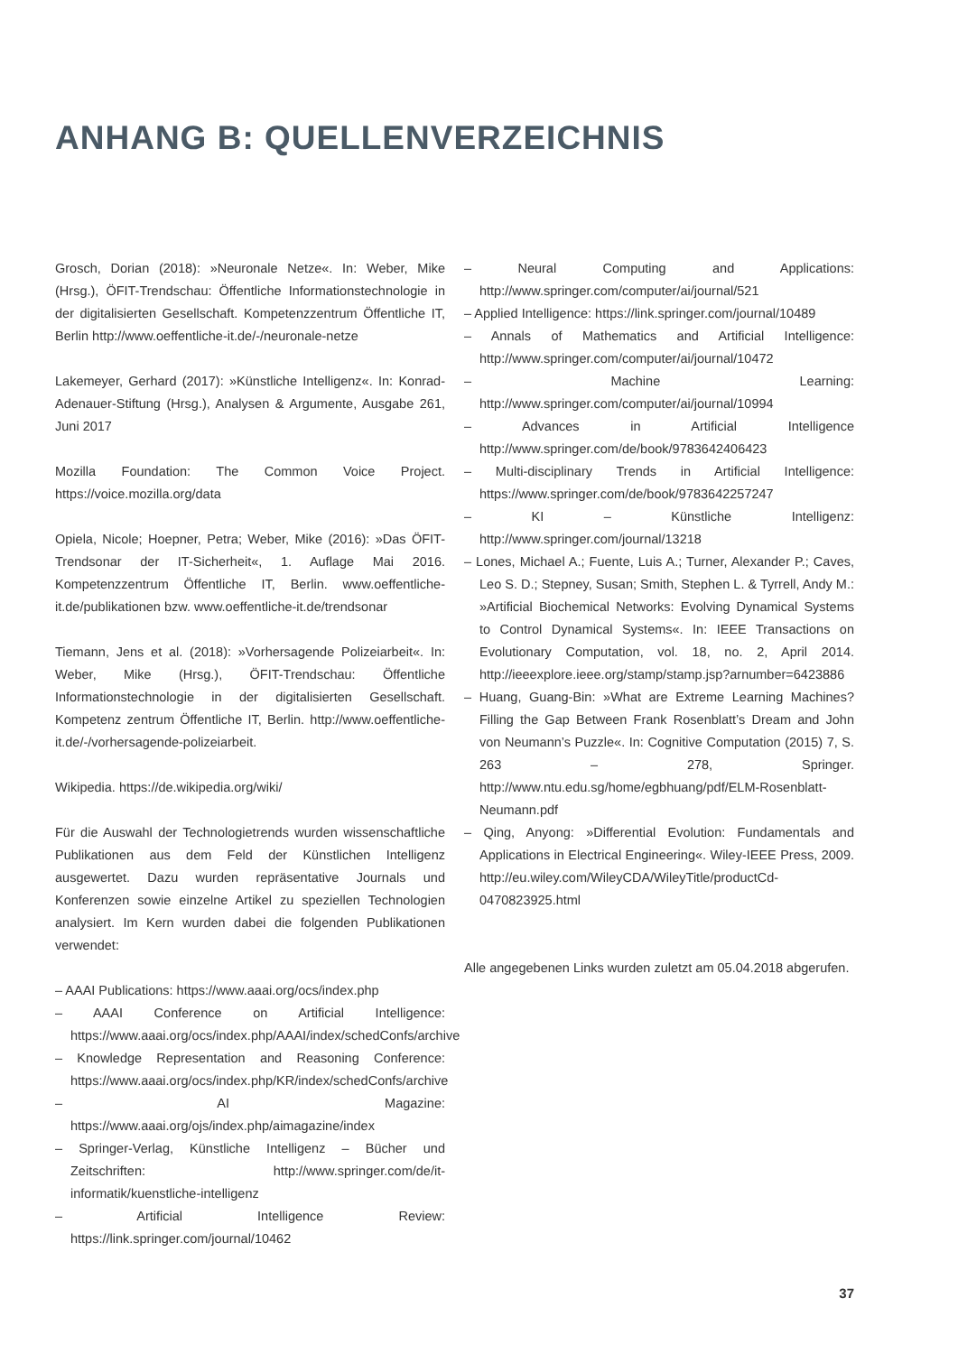ANHANG B: QUELLENVERZEICHNIS
Grosch, Dorian (2018): »Neuronale Netze«. In: Weber, Mike (Hrsg.), ÖFIT-Trendschau: Öffentliche Informationstechnologie in der digitalisierten Gesellschaft. Kompetenzzentrum Öffentliche IT, Berlin http://www.oeffentliche-it.de/-/neuronale-netze
Lakemeyer, Gerhard (2017): »Künstliche Intelligenz«. In: Konrad-Adenauer-Stiftung (Hrsg.), Analysen & Argumente, Ausgabe 261, Juni 2017
Mozilla Foundation: The Common Voice Project. https://voice.mozilla.org/data
Opiela, Nicole; Hoepner, Petra; Weber, Mike (2016): »Das ÖFIT-Trendsonar der IT-Sicherheit«, 1. Auflage Mai 2016. Kompetenzzentrum Öffentliche IT, Berlin. www.oeffentliche-it.de/publikationen bzw. www.oeffentliche-it.de/trendsonar
Tiemann, Jens et al. (2018): »Vorhersagende Polizeiarbeit«. In: Weber, Mike (Hrsg.), ÖFIT-Trendschau: Öffentliche Informationstechnologie in der digitalisierten Gesellschaft. Kompetenz zentrum Öffentliche IT, Berlin. http://www.oeffentliche-it.de/-/vorhersagende-polizeiarbeit.
Wikipedia. https://de.wikipedia.org/wiki/
Für die Auswahl der Technologietrends wurden wissenschaftliche Publikationen aus dem Feld der Künstlichen Intelligenz ausgewertet. Dazu wurden repräsentative Journals und Konferenzen sowie einzelne Artikel zu speziellen Technologien analysiert. Im Kern wurden dabei die folgenden Publikationen verwendet:
– AAAI Publications: https://www.aaai.org/ocs/index.php
– AAAI Conference on Artificial Intelligence: https://www.aaai.org/ocs/index.php/AAAI/index/schedConfs/archive
– Knowledge Representation and Reasoning Conference: https://www.aaai.org/ocs/index.php/KR/index/schedConfs/archive
– AI Magazine: https://www.aaai.org/ojs/index.php/aimagazine/index
– Springer-Verlag, Künstliche Intelligenz – Bücher und Zeitschriften: http://www.springer.com/de/it-informatik/kuenstliche-intelligenz
– Artificial Intelligence Review: https://link.springer.com/journal/10462
– Neural Computing and Applications: http://www.springer.com/computer/ai/journal/521
– Applied Intelligence: https://link.springer.com/journal/10489
– Annals of Mathematics and Artificial Intelligence: http://www.springer.com/computer/ai/journal/10472
– Machine Learning: http://www.springer.com/computer/ai/journal/10994
– Advances in Artificial Intelligence http://www.springer.com/de/book/9783642406423
– Multi-disciplinary Trends in Artificial Intelligence: https://www.springer.com/de/book/9783642257247
– KI – Künstliche Intelligenz: http://www.springer.com/journal/13218
– Lones, Michael A.; Fuente, Luis A.; Turner, Alexander P.; Caves, Leo S. D.; Stepney, Susan; Smith, Stephen L. & Tyrrell, Andy M.: »Artificial Biochemical Networks: Evolving Dynamical Systems to Control Dynamical Systems«. In: IEEE Transactions on Evolutionary Computation, vol. 18, no. 2, April 2014. http://ieeexplore.ieee.org/stamp/stamp.jsp?arnumber=6423886
– Huang, Guang-Bin: »What are Extreme Learning Machines? Filling the Gap Between Frank Rosenblatt’s Dream and John von Neumann’s Puzzle«. In: Cognitive Computation (2015) 7, S. 263 – 278, Springer. http://www.ntu.edu.sg/home/egbhuang/pdf/ELM-Rosenblatt-Neumann.pdf
– Qing, Anyong: »Differential Evolution: Fundamentals and Applications in Electrical Engineering«. Wiley-IEEE Press, 2009. http://eu.wiley.com/WileyCDA/WileyTitle/productCd-0470823925.html
Alle angegebenen Links wurden zuletzt am 05.04.2018 abgerufen.
37